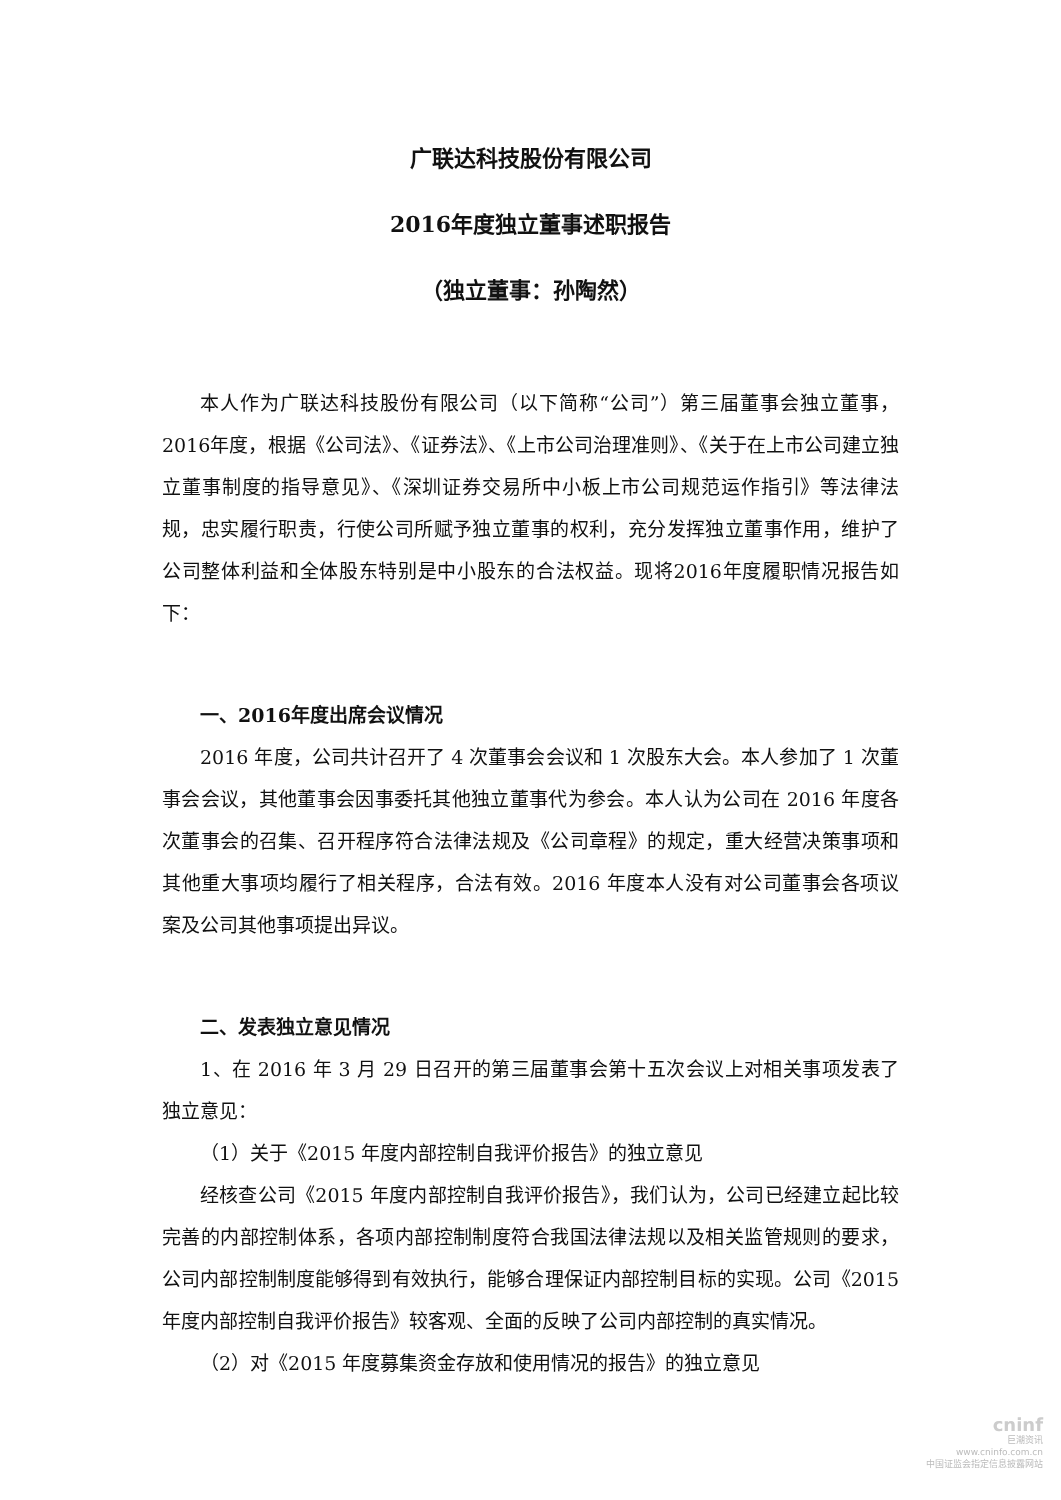广联达科技股份有限公司
2016年度独立董事述职报告
（独立董事：孙陶然）
本人作为广联达科技股份有限公司（以下简称“公司”）第三届董事会独立董事，2016年度，根据《公司法》、《证券法》、《上市公司治理准则》、《关于在上市公司建立独立董事制度的指导意见》、《深圳证券交易所中小板上市公司规范运作指引》等法律法规，忠实履行职责，行使公司所赋予独立董事的权利，充分发挥独立董事作用，维护了公司整体利益和全体股东特别是中小股东的合法权益。现将2016年度履职情况报告如下：
一、2016年度出席会议情况
2016 年度，公司共计召开了 4 次董事会会议和 1 次股东大会。本人参加了 1 次董事会会议，其他董事会因事委托其他独立董事代为参会。本人认为公司在 2016 年度各次董事会的召集、召开程序符合法律法规及《公司章程》的规定，重大经营决策事项和其他重大事项均履行了相关程序，合法有效。2016 年度本人没有对公司董事会各项议案及公司其他事项提出异议。
二、发表独立意见情况
1、在 2016 年 3 月 29 日召开的第三届董事会第十五次会议上对相关事项发表了独立意见：
（1）关于《2015 年度内部控制自我评价报告》的独立意见
经核查公司《2015 年度内部控制自我评价报告》，我们认为，公司已经建立起比较完善的内部控制体系，各项内部控制制度符合我国法律法规以及相关监管规则的要求，公司内部控制制度能够得到有效执行，能够合理保证内部控制目标的实现。公司《2015 年度内部控制自我评价报告》较客观、全面的反映了公司内部控制的真实情况。
（2）对《2015 年度募集资金存放和使用情况的报告》的独立意见
cninf
巨潮资讯
www.cninfo.com.cn
中国证监会指定信息披露网站